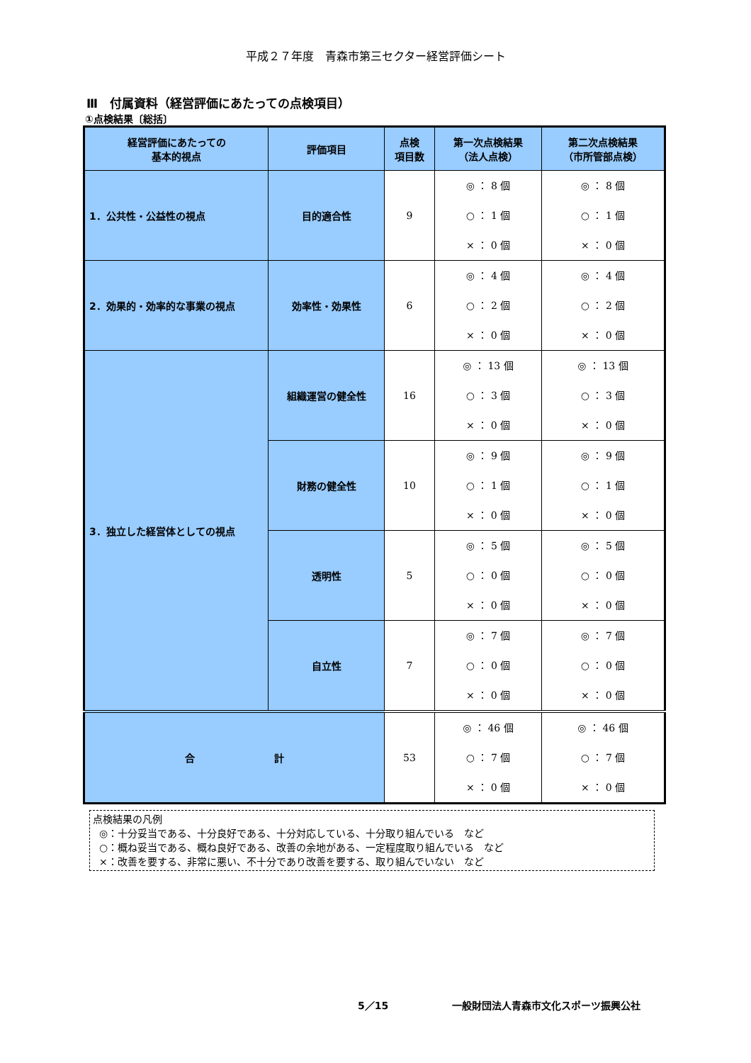平成２７年度　青森市第三セクター経営評価シート
Ⅲ　付属資料（経営評価にあたっての点検項目）
①点検結果〔総括〕
| 経営評価にあたっての 基本的視点 | 評価項目 | 点検 項目数 | 第一次点検結果 （法人点検） | 第二次点検結果 （市所管部点検） |
| --- | --- | --- | --- | --- |
| 1．公共性・公益性の視点 | 目的適合性 | 9 | ◎ ： 8 個 ○ ： 1 個 × ： 0 個 | ◎ ： 8 個 ○ ： 1 個 × ： 0 個 |
| 2．効果的・効率的な事業の視点 | 効率性・効果性 | 6 | ◎ ： 4 個 ○ ： 2 個 × ： 0 個 | ◎ ： 4 個 ○ ： 2 個 × ： 0 個 |
| 3．独立した経営体としての視点 | 組織運営の健全性 | 16 | ◎ ： 13 個 ○ ： 3 個 × ： 0 個 | ◎ ： 13 個 ○ ： 3 個 × ： 0 個 |
| | 財務の健全性 | 10 | ◎ ： 9 個 ○ ： 1 個 × ： 0 個 | ◎ ： 9 個 ○ ： 1 個 × ： 0 個 |
| | 透明性 | 5 | ◎ ： 5 個 ○ ： 0 個 × ： 0 個 | ◎ ： 5 個 ○ ： 0 個 × ： 0 個 |
| | 自立性 | 7 | ◎ ： 7 個 ○ ： 0 個 × ： 0 個 | ◎ ： 7 個 ○ ： 0 個 × ： 0 個 |
| 合 計 | | 53 | ◎ ： 46 個 ○ ： 7 個 × ： 0 個 | ◎ ： 46 個 ○ ： 7 個 × ： 0 個 |
点検結果の凡例
◎：十分妥当である、十分良好である、十分対応している、十分取り組んでいる　など
○：概ね妥当である、概ね良好である、改善の余地がある、一定程度取り組んでいる　など
×：改善を要する、非常に悪い、不十分であり改善を要する、取り組んでいない　など
5／15 一般財団法人青森市文化スポーツ振興公社